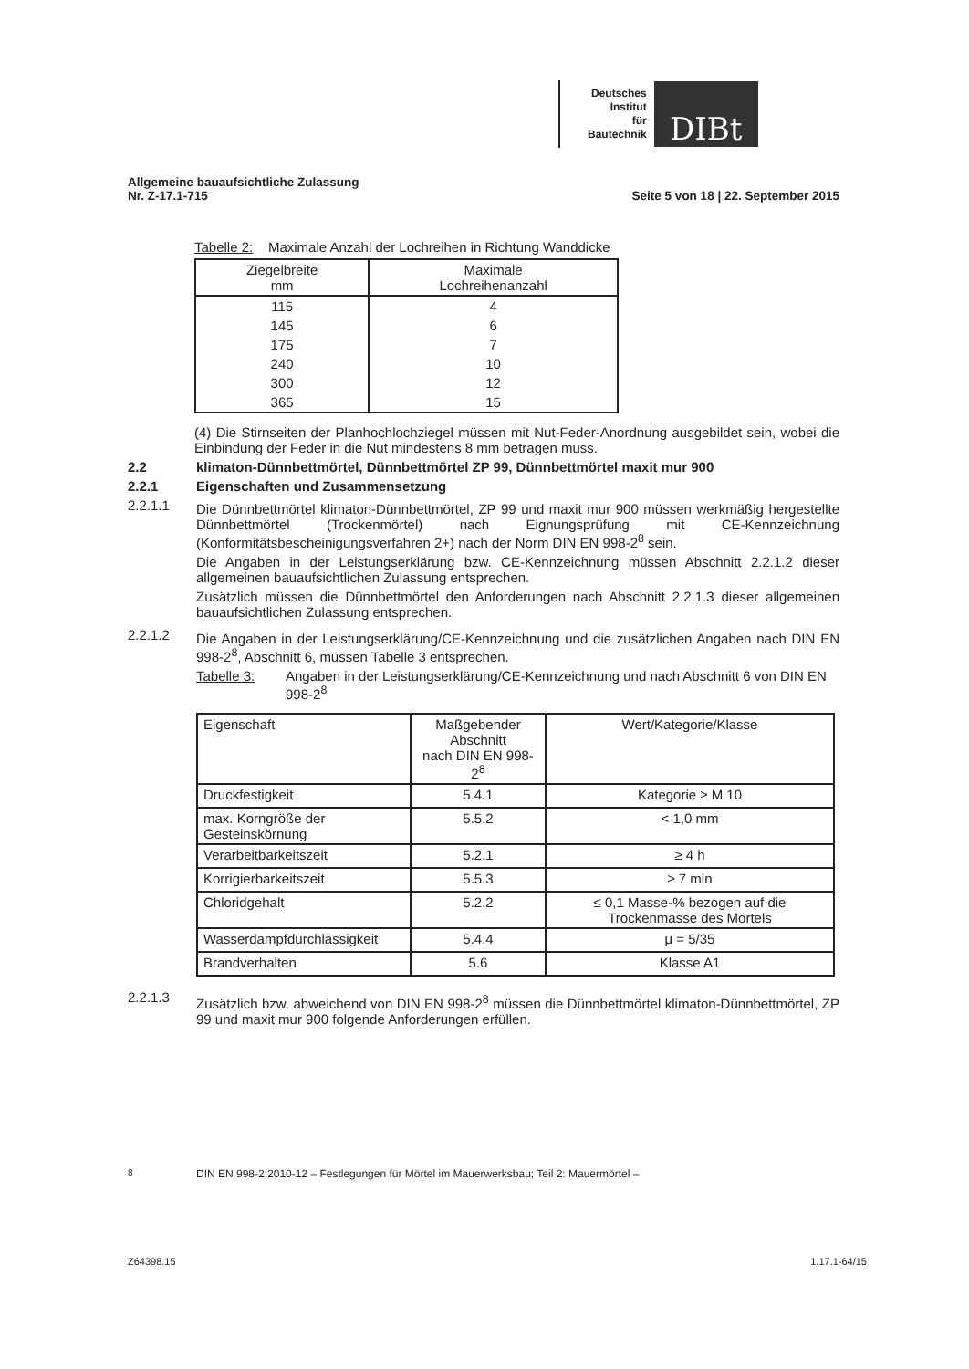Deutsches
Institut
für
Bautechnik
DIBt
Allgemeine bauaufsichtliche Zulassung
Nr. Z-17.1-715
Seite 5 von 18 | 22. September 2015
Tabelle 2: Maximale Anzahl der Lochreihen in Richtung Wanddicke
| Ziegelbreite mm | Maximale Lochreihenanzahl |
| --- | --- |
| 115 | 4 |
| 145 | 6 |
| 175 | 7 |
| 240 | 10 |
| 300 | 12 |
| 365 | 15 |
(4) Die Stirnseiten der Planhochlochziegel müssen mit Nut-Feder-Anordnung ausgebildet sein, wobei die Einbindung der Feder in die Nut mindestens 8 mm betragen muss.
2.2 klimaton-Dünnbettmörtel, Dünnbettmörtel ZP 99, Dünnbettmörtel maxit mur 900
2.2.1 Eigenschaften und Zusammensetzung
2.2.1.1
Die Dünnbettmörtel klimaton-Dünnbettmörtel, ZP 99 und maxit mur 900 müssen werkmäßig hergestellte Dünnbettmörtel (Trockenmörtel) nach Eignungsprüfung mit CE-Kennzeichnung (Konformitätsbescheinigungsverfahren 2+) nach der Norm DIN EN 998-2<sup>8</sup> sein.
Die Angaben in der Leistungserklärung bzw. CE-Kennzeichnung müssen Abschnitt 2.2.1.2 dieser allgemeinen bauaufsichtlichen Zulassung entsprechen.
Zusätzlich müssen die Dünnbettmörtel den Anforderungen nach Abschnitt 2.2.1.3 dieser allgemeinen bauaufsichtlichen Zulassung entsprechen.
2.2.1.2
Die Angaben in der Leistungserklärung/CE-Kennzeichnung und die zusätzlichen Angaben nach DIN EN 998-2<sup>8</sup>, Abschnitt 6, müssen Tabelle 3 entsprechen.
Tabelle 3: Angaben in der Leistungserklärung/CE-Kennzeichnung und nach Abschnitt 6 von DIN EN 998-2<sup>8</sup>
| Eigenschaft | Maßgebender Abschnitt nach DIN EN 998-2<sup>8</sup> | Wert/Kategorie/Klasse |
| Druckfestigkeit | 5.4.1 | Kategorie ≥ M 10 |
| max. Korngröße der Gesteinskörnung | 5.5.2 | < 1,0 mm |
| Verarbeitbarkeitszeit | 5.2.1 | ≥ 4 h |
| Korrigierbarkeitszeit | 5.5.3 | ≥ 7 min |
| Chloridgehalt | 5.2.2 | ≤ 0,1 Masse-% bezogen auf die Trockenmasse des Mörtels |
| Wasserdampfdurchlässigkeit | 5.4.4 | μ = 5/35 |
| Brandverhalten | 5.6 | Klasse A1 |
2.2.1.3
Zusätzlich bzw. abweichend von DIN EN 998-2<sup>8</sup> müssen die Dünnbettmörtel klimaton-Dünnbettmörtel, ZP 99 und maxit mur 900 folgende Anforderungen erfüllen.
<sup>8</sup> DIN EN 998-2:2010-12 – Festlegungen für Mörtel im Mauerwerksbau; Teil 2: Mauermörtel –
Z64398.15 1.17.1-64/15